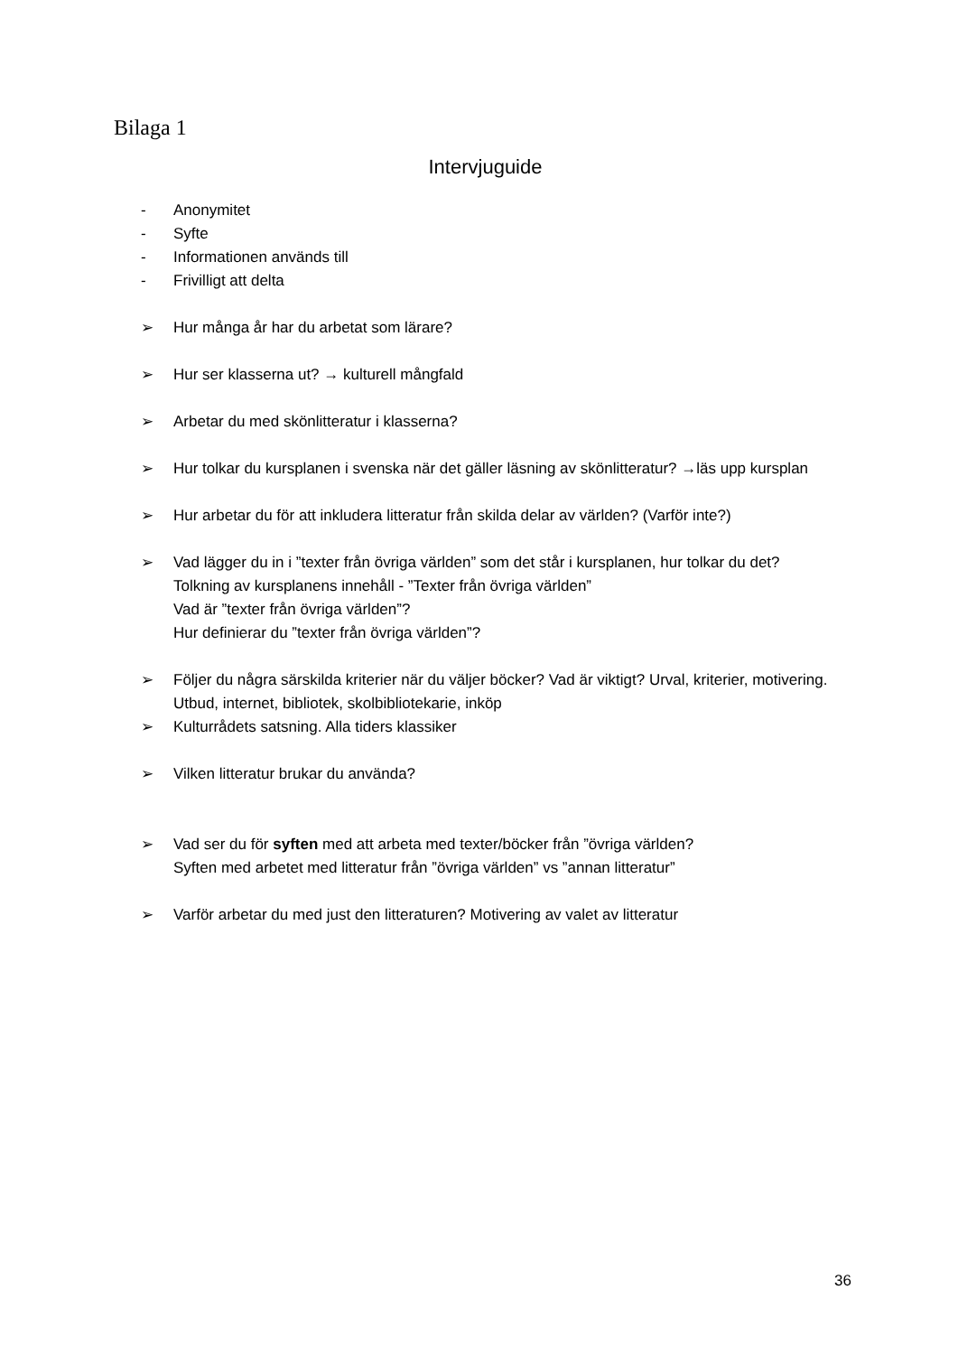Bilaga 1
Intervjuguide
- Anonymitet
- Syfte
- Informationen används till
- Frivilligt att delta
➢ Hur många år har du arbetat som lärare?
➢ Hur ser klasserna ut? → kulturell mångfald
➢ Arbetar du med skönlitteratur i klasserna?
➢ Hur tolkar du kursplanen i svenska när det gäller läsning av skönlitteratur? →läs upp kursplan
➢ Hur arbetar du för att inkludera litteratur från skilda delar av världen? (Varför inte?)
➢ Vad lägger du in i ”texter från övriga världen” som det står i kursplanen, hur tolkar du det?
Tolkning av kursplanens innehåll - ”Texter från övriga världen”
Vad är ”texter från övriga världen”?
Hur definierar du ”texter från övriga världen”?
➢ Följer du några särskilda kriterier när du väljer böcker? Vad är viktigt? Urval, kriterier, motivering. Utbud, internet, bibliotek, skolbibliotekarie, inköp
➢ Kulturrådets satsning. Alla tiders klassiker
➢ Vilken litteratur brukar du använda?
➢ Vad ser du för syften med att arbeta med texter/böcker från ”övriga världen?
Syften med arbetet med litteratur från ”övriga världen” vs ”annan litteratur”
➢ Varför arbetar du med just den litteraturen? Motivering av valet av litteratur
36